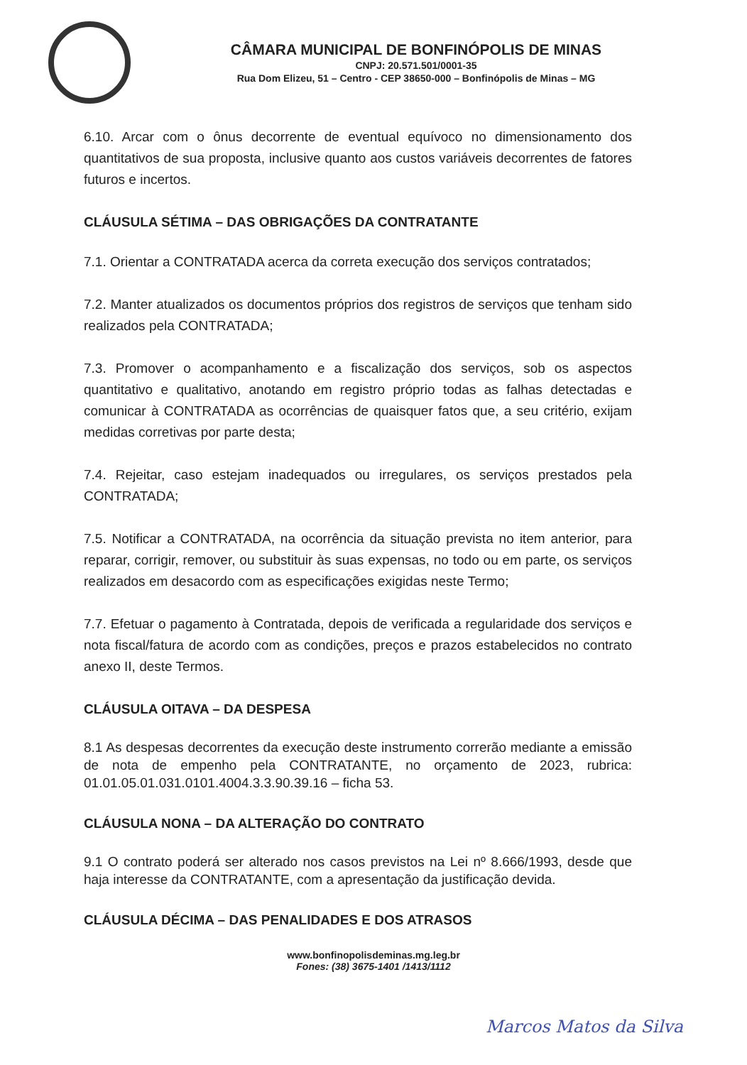CÂMARA MUNICIPAL DE BONFINÓPOLIS DE MINAS
CNPJ: 20.571.501/0001-35
Rua Dom Elizeu, 51 – Centro - CEP 38650-000 – Bonfinópolis de Minas – MG
6.10. Arcar com o ônus decorrente de eventual equívoco no dimensionamento dos quantitativos de sua proposta, inclusive quanto aos custos variáveis decorrentes de fatores futuros e incertos.
CLÁUSULA SÉTIMA – DAS OBRIGAÇÕES DA CONTRATANTE
7.1. Orientar a CONTRATADA acerca da correta execução dos serviços contratados;
7.2. Manter atualizados os documentos próprios dos registros de serviços que tenham sido realizados pela CONTRATADA;
7.3. Promover o acompanhamento e a fiscalização dos serviços, sob os aspectos quantitativo e qualitativo, anotando em registro próprio todas as falhas detectadas e comunicar à CONTRATADA as ocorrências de quaisquer fatos que, a seu critério, exijam medidas corretivas por parte desta;
7.4. Rejeitar, caso estejam inadequados ou irregulares, os serviços prestados pela CONTRATADA;
7.5. Notificar a CONTRATADA, na ocorrência da situação prevista no item anterior, para reparar, corrigir, remover, ou substituir às suas expensas, no todo ou em parte, os serviços realizados em desacordo com as especificações exigidas neste Termo;
7.7. Efetuar o pagamento à Contratada, depois de verificada a regularidade dos serviços e nota fiscal/fatura de acordo com as condições, preços e prazos estabelecidos no contrato anexo II, deste Termos.
CLÁUSULA OITAVA – DA DESPESA
8.1 As despesas decorrentes da execução deste instrumento correrão mediante a emissão de nota de empenho pela CONTRATANTE, no orçamento de 2023, rubrica: 01.01.05.01.031.0101.4004.3.3.90.39.16 – ficha 53.
CLÁUSULA NONA – DA ALTERAÇÃO DO CONTRATO
9.1 O contrato poderá ser alterado nos casos previstos na Lei nº 8.666/1993, desde que haja interesse da CONTRATANTE, com a apresentação da justificação devida.
CLÁUSULA DÉCIMA – DAS PENALIDADES E DOS ATRASOS
www.bonfinopolisdeminas.mg.leg.br
Fones: (38) 3675-1401 /1413/1112
Marcos Matos da Silva